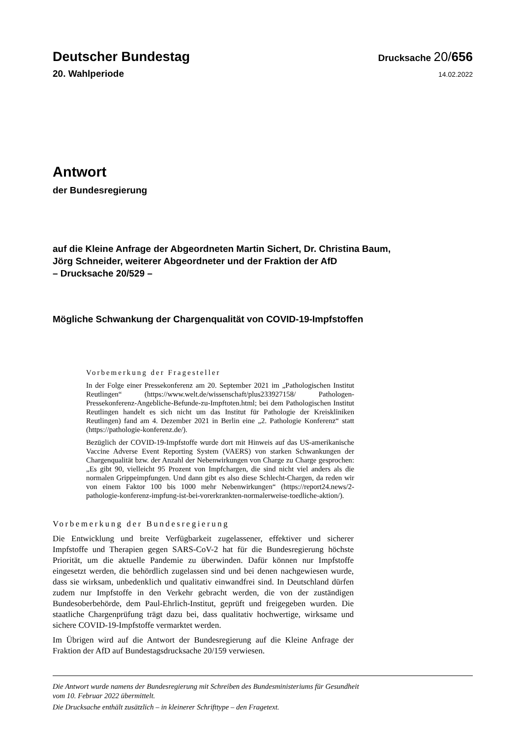Deutscher Bundestag
Drucksache 20/656
20. Wahlperiode
14.02.2022
Antwort
der Bundesregierung
auf die Kleine Anfrage der Abgeordneten Martin Sichert, Dr. Christina Baum,
Jörg Schneider, weiterer Abgeordneter und der Fraktion der AfD
– Drucksache 20/529 –
Mögliche Schwankung der Chargenqualität von COVID-19-Impfstoffen
Vorbemerkung der Fragesteller
In der Folge einer Pressekonferenz am 20. September 2021 im „Pathologischen Institut Reutlingen“ (https://www.welt.de/wissenschaft/plus233927158/ Pathologen-Pressekonferenz-Angebliche-Befunde-zu-Impftoten.html; bei dem Pathologischen Institut Reutlingen handelt es sich nicht um das Institut für Pathologie der Kreiskliniken Reutlingen) fand am 4. Dezember 2021 in Berlin eine „2. Pathologie Konferenz“ statt (https://pathologie-konferenz.de/).
Bezüglich der COVID-19-Impfstoffe wurde dort mit Hinweis auf das US-amerikanische Vaccine Adverse Event Reporting System (VAERS) von starken Schwankungen der Chargenqualität bzw. der Anzahl der Nebenwirkungen von Charge zu Charge gesprochen: „Es gibt 90, vielleicht 95 Prozent von Impfchargen, die sind nicht viel anders als die normalen Grippeimpfungen. Und dann gibt es also diese Schlecht-Chargen, da reden wir von einem Faktor 100 bis 1000 mehr Nebenwirkungen“ (https://report24.news/2-pathologie-konferenz-impfung-ist-bei-vorerkrankten-normalerweise-toedliche-aktion/).
Vorbemerkung der Bundesregierung
Die Entwicklung und breite Verfügbarkeit zugelassener, effektiver und sicherer Impfstoffe und Therapien gegen SARS-CoV-2 hat für die Bundesregierung höchste Priorität, um die aktuelle Pandemie zu überwinden. Dafür können nur Impfstoffe eingesetzt werden, die behördlich zugelassen sind und bei denen nachgewiesen wurde, dass sie wirksam, unbedenklich und qualitativ einwandfrei sind. In Deutschland dürfen zudem nur Impfstoffe in den Verkehr gebracht werden, die von der zuständigen Bundesoberbehörde, dem Paul-Ehrlich-Institut, geprüft und freigegeben wurden. Die staatliche Chargenprüfung trägt dazu bei, dass qualitativ hochwertige, wirksame und sichere COVID-19-Impfstoffe vermarktet werden.
Im Übrigen wird auf die Antwort der Bundesregierung auf die Kleine Anfrage der Fraktion der AfD auf Bundestagsdrucksache 20/159 verwiesen.
Die Antwort wurde namens der Bundesregierung mit Schreiben des Bundesministeriums für Gesundheit
vom 10. Februar 2022 übermittelt.
Die Drucksache enthält zusätzlich – in kleinerer Schrifttype – den Fragetext.